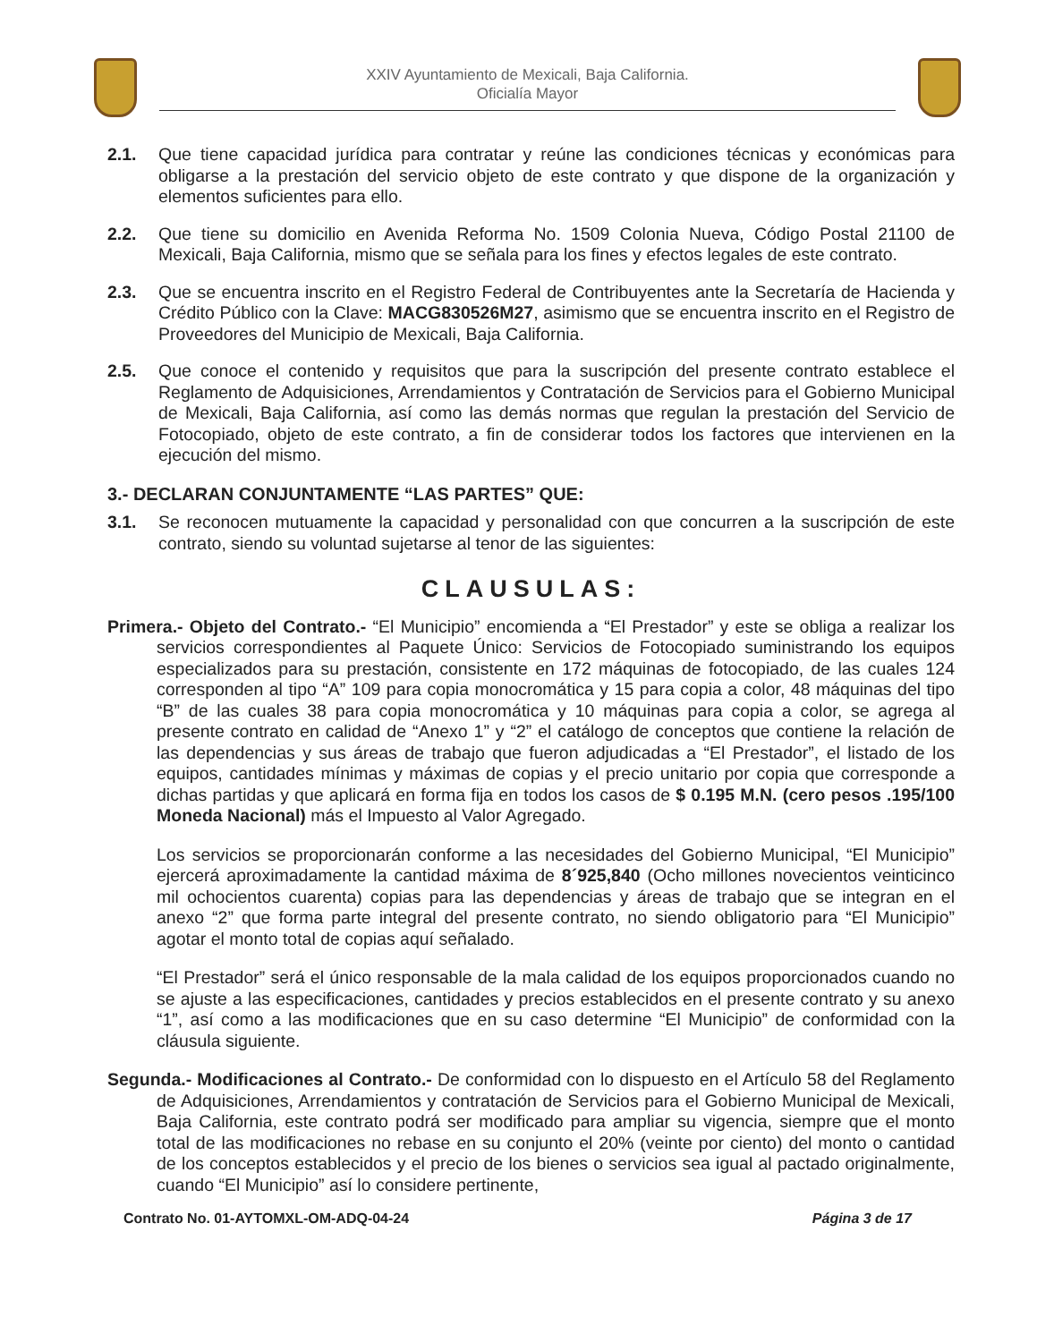XXIV Ayuntamiento de Mexicali, Baja California.
Oficialía Mayor
2.1. Que tiene capacidad jurídica para contratar y reúne las condiciones técnicas y económicas para obligarse a la prestación del servicio objeto de este contrato y que dispone de la organización y elementos suficientes para ello.
2.2. Que tiene su domicilio en Avenida Reforma No. 1509 Colonia Nueva, Código Postal 21100 de Mexicali, Baja California, mismo que se señala para los fines y efectos legales de este contrato.
2.3. Que se encuentra inscrito en el Registro Federal de Contribuyentes ante la Secretaría de Hacienda y Crédito Público con la Clave: MACG830526M27, asimismo que se encuentra inscrito en el Registro de Proveedores del Municipio de Mexicali, Baja California.
2.5. Que conoce el contenido y requisitos que para la suscripción del presente contrato establece el Reglamento de Adquisiciones, Arrendamientos y Contratación de Servicios para el Gobierno Municipal de Mexicali, Baja California, así como las demás normas que regulan la prestación del Servicio de Fotocopiado, objeto de este contrato, a fin de considerar todos los factores que intervienen en la ejecución del mismo.
3.- DECLARAN CONJUNTAMENTE “LAS PARTES” QUE:
3.1. Se reconocen mutuamente la capacidad y personalidad con que concurren a la suscripción de este contrato, siendo su voluntad sujetarse al tenor de las siguientes:
CLAUSULAS:
Primera.- Objeto del Contrato.- “El Municipio” encomienda a “El Prestador” y este se obliga a realizar los servicios correspondientes al Paquete Único: Servicios de Fotocopiado suministrando los equipos especializados para su prestación, consistente en 172 máquinas de fotocopiado, de las cuales 124 corresponden al tipo “A” 109 para copia monocromática y 15 para copia a color, 48 máquinas del tipo “B” de las cuales 38 para copia monocromática y 10 máquinas para copia a color, se agrega al presente contrato en calidad de “Anexo 1” y “2” el catálogo de conceptos que contiene la relación de las dependencias y sus áreas de trabajo que fueron adjudicadas a “El Prestador”, el listado de los equipos, cantidades mínimas y máximas de copias y el precio unitario por copia que corresponde a dichas partidas y que aplicará en forma fija en todos los casos de $ 0.195 M.N. (cero pesos .195/100 Moneda Nacional) más el Impuesto al Valor Agregado.
Los servicios se proporcionarán conforme a las necesidades del Gobierno Municipal, “El Municipio” ejercerá aproximadamente la cantidad máxima de 8´925,840 (Ocho millones novecientos veinticinco mil ochocientos cuarenta) copias para las dependencias y áreas de trabajo que se integran en el anexo “2” que forma parte integral del presente contrato, no siendo obligatorio para “El Municipio” agotar el monto total de copias aquí señalado.
“El Prestador” será el único responsable de la mala calidad de los equipos proporcionados cuando no se ajuste a las especificaciones, cantidades y precios establecidos en el presente contrato y su anexo “1”, así como a las modificaciones que en su caso determine “El Municipio” de conformidad con la cláusula siguiente.
Segunda.- Modificaciones al Contrato.- De conformidad con lo dispuesto en el Artículo 58 del Reglamento de Adquisiciones, Arrendamientos y contratación de Servicios para el Gobierno Municipal de Mexicali, Baja California, este contrato podrá ser modificado para ampliar su vigencia, siempre que el monto total de las modificaciones no rebase en su conjunto el 20% (veinte por ciento) del monto o cantidad de los conceptos establecidos y el precio de los bienes o servicios sea igual al pactado originalmente, cuando “El Municipio” así lo considere pertinente,
Contrato No. 01-AYTOMXL-OM-ADQ-04-24 Página 3 de 17